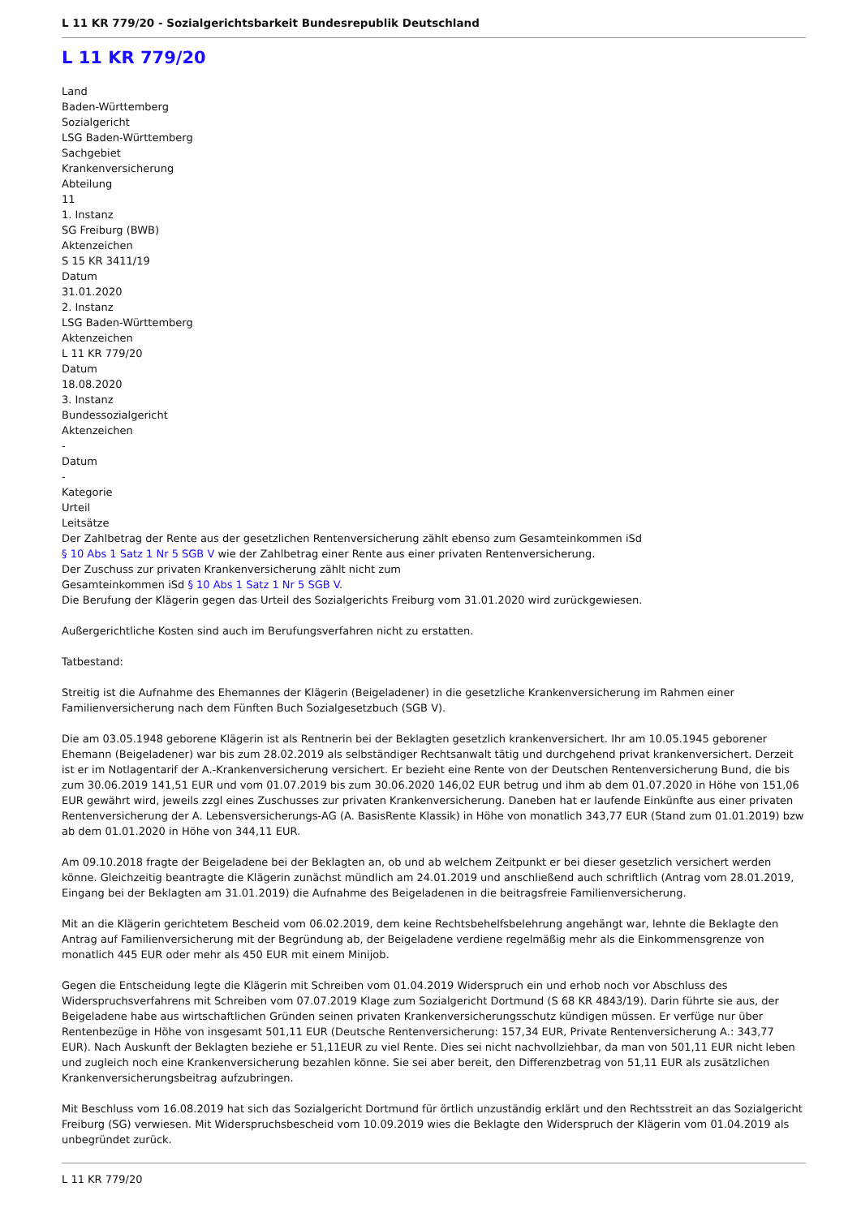L 11 KR 779/20 - Sozialgerichtsbarkeit Bundesrepublik Deutschland
L 11 KR 779/20
Land
Baden-Württemberg
Sozialgericht
LSG Baden-Württemberg
Sachgebiet
Krankenversicherung
Abteilung
11
1. Instanz
SG Freiburg (BWB)
Aktenzeichen
S 15 KR 3411/19
Datum
31.01.2020
2. Instanz
LSG Baden-Württemberg
Aktenzeichen
L 11 KR 779/20
Datum
18.08.2020
3. Instanz
Bundessozialgericht
Aktenzeichen
-
Datum
-
Kategorie
Urteil
Leitsätze
Der Zahlbetrag der Rente aus der gesetzlichen Rentenversicherung zählt ebenso zum Gesamteinkommen iSd
§ 10 Abs 1 Satz 1 Nr 5 SGB V wie der Zahlbetrag einer Rente aus einer privaten Rentenversicherung.
Der Zuschuss zur privaten Krankenversicherung zählt nicht zum
Gesamteinkommen iSd § 10 Abs 1 Satz 1 Nr 5 SGB V.
Die Berufung der Klägerin gegen das Urteil des Sozialgerichts Freiburg vom 31.01.2020 wird zurückgewiesen.
Außergerichtliche Kosten sind auch im Berufungsverfahren nicht zu erstatten.
Tatbestand:
Streitig ist die Aufnahme des Ehemannes der Klägerin (Beigeladener) in die gesetzliche Krankenversicherung im Rahmen einer Familienversicherung nach dem Fünften Buch Sozialgesetzbuch (SGB V).
Die am 03.05.1948 geborene Klägerin ist als Rentnerin bei der Beklagten gesetzlich krankenversichert. Ihr am 10.05.1945 geborener Ehemann (Beigeladener) war bis zum 28.02.2019 als selbständiger Rechtsanwalt tätig und durchgehend privat krankenversichert. Derzeit ist er im Notlagentarif der A.-Krankenversicherung versichert. Er bezieht eine Rente von der Deutschen Rentenversicherung Bund, die bis zum 30.06.2019 141,51 EUR und vom 01.07.2019 bis zum 30.06.2020 146,02 EUR betrug und ihm ab dem 01.07.2020 in Höhe von 151,06 EUR gewährt wird, jeweils zzgl eines Zuschusses zur privaten Krankenversicherung. Daneben hat er laufende Einkünfte aus einer privaten Rentenversicherung der A. Lebensversicherungs-AG (A. BasisRente Klassik) in Höhe von monatlich 343,77 EUR (Stand zum 01.01.2019) bzw ab dem 01.01.2020 in Höhe von 344,11 EUR.
Am 09.10.2018 fragte der Beigeladene bei der Beklagten an, ob und ab welchem Zeitpunkt er bei dieser gesetzlich versichert werden könne. Gleichzeitig beantragte die Klägerin zunächst mündlich am 24.01.2019 und anschließend auch schriftlich (Antrag vom 28.01.2019, Eingang bei der Beklagten am 31.01.2019) die Aufnahme des Beigeladenen in die beitragsfreie Familienversicherung.
Mit an die Klägerin gerichtetem Bescheid vom 06.02.2019, dem keine Rechtsbehelfsbelehrung angehängt war, lehnte die Beklagte den Antrag auf Familienversicherung mit der Begründung ab, der Beigeladene verdiene regelmäßig mehr als die Einkommensgrenze von monatlich 445 EUR oder mehr als 450 EUR mit einem Minijob.
Gegen die Entscheidung legte die Klägerin mit Schreiben vom 01.04.2019 Widerspruch ein und erhob noch vor Abschluss des Widerspruchsverfahrens mit Schreiben vom 07.07.2019 Klage zum Sozialgericht Dortmund (S 68 KR 4843/19). Darin führte sie aus, der Beigeladene habe aus wirtschaftlichen Gründen seinen privaten Krankenversicherungsschutz kündigen müssen. Er verfüge nur über Rentenbezüge in Höhe von insgesamt 501,11 EUR (Deutsche Rentenversicherung: 157,34 EUR, Private Rentenversicherung A.: 343,77 EUR). Nach Auskunft der Beklagten beziehe er 51,11EUR zu viel Rente. Dies sei nicht nachvollziehbar, da man von 501,11 EUR nicht leben und zugleich noch eine Krankenversicherung bezahlen könne. Sie sei aber bereit, den Differenzbetrag von 51,11 EUR als zusätzlichen Krankenversicherungsbeitrag aufzubringen.
Mit Beschluss vom 16.08.2019 hat sich das Sozialgericht Dortmund für örtlich unzuständig erklärt und den Rechtsstreit an das Sozialgericht Freiburg (SG) verwiesen. Mit Widerspruchsbescheid vom 10.09.2019 wies die Beklagte den Widerspruch der Klägerin vom 01.04.2019 als unbegründet zurück.
L 11 KR 779/20